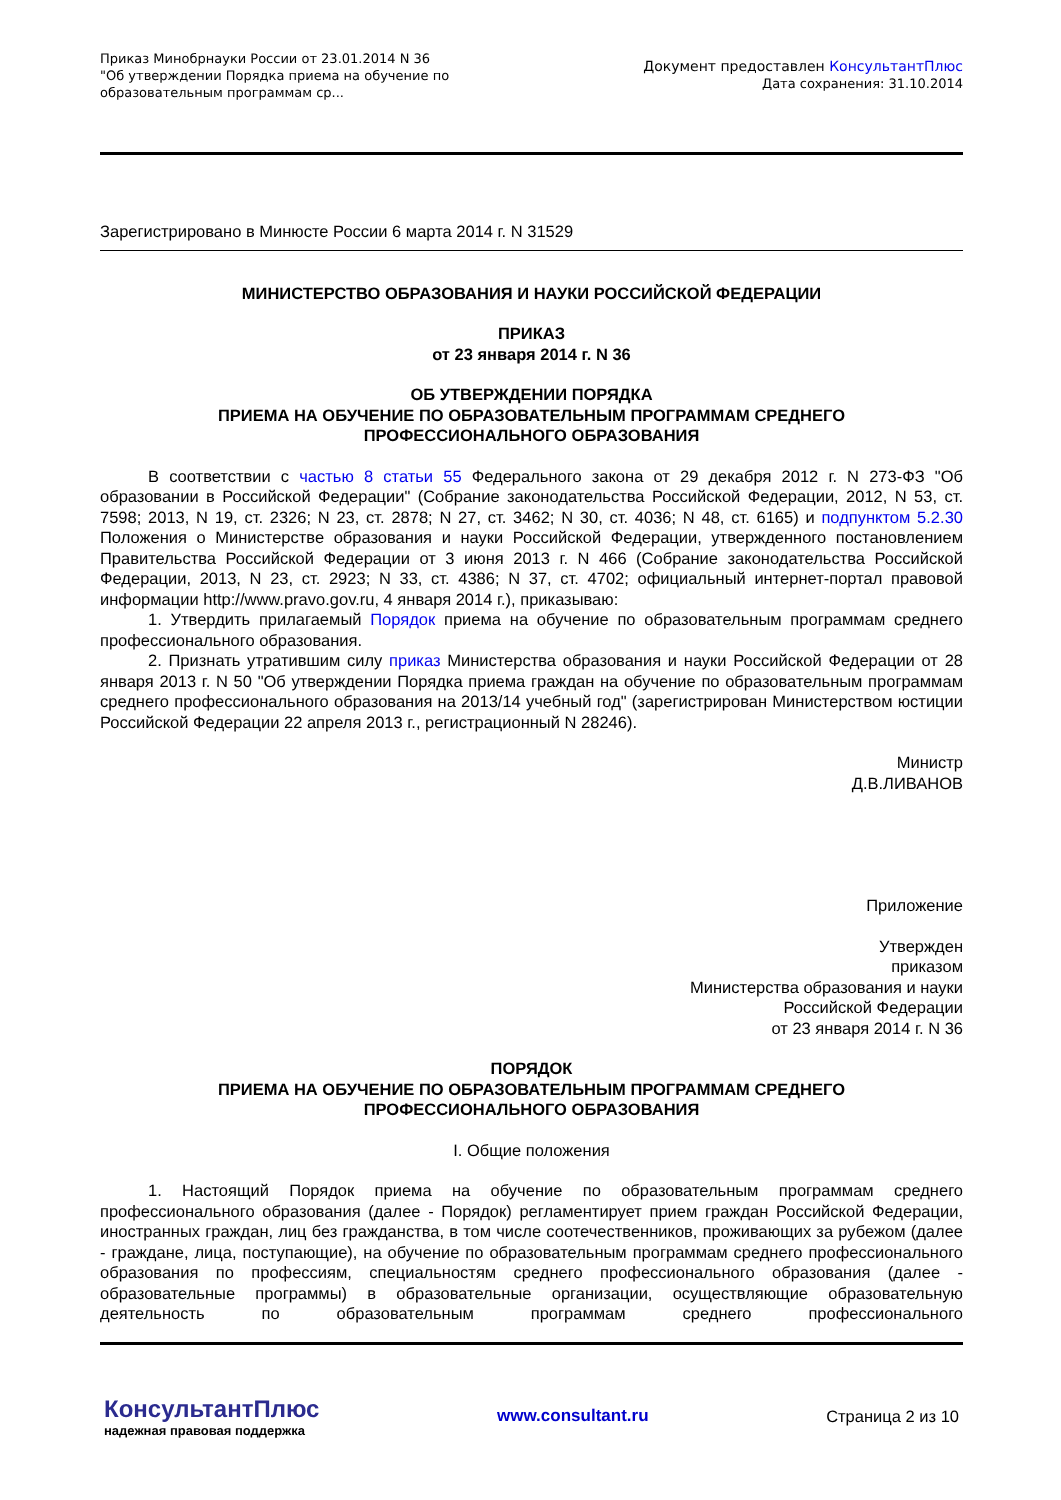Приказ Минобрнауки России от 23.01.2014 N 36
"Об утверждении Порядка приема на обучение по образовательным программам ср...
Документ предоставлен КонсультантПлюс
Дата сохранения: 31.10.2014
Зарегистрировано в Минюсте России 6 марта 2014 г. N 31529
МИНИСТЕРСТВО ОБРАЗОВАНИЯ И НАУКИ РОССИЙСКОЙ ФЕДЕРАЦИИ
ПРИКАЗ
от 23 января 2014 г. N 36
ОБ УТВЕРЖДЕНИИ ПОРЯДКА
ПРИЕМА НА ОБУЧЕНИЕ ПО ОБРАЗОВАТЕЛЬНЫМ ПРОГРАММАМ СРЕДНЕГО
ПРОФЕССИОНАЛЬНОГО ОБРАЗОВАНИЯ
В соответствии с частью 8 статьи 55 Федерального закона от 29 декабря 2012 г. N 273-ФЗ "Об образовании в Российской Федерации" (Собрание законодательства Российской Федерации, 2012, N 53, ст. 7598; 2013, N 19, ст. 2326; N 23, ст. 2878; N 27, ст. 3462; N 30, ст. 4036; N 48, ст. 6165) и подпунктом 5.2.30 Положения о Министерстве образования и науки Российской Федерации, утвержденного постановлением Правительства Российской Федерации от 3 июня 2013 г. N 466 (Собрание законодательства Российской Федерации, 2013, N 23, ст. 2923; N 33, ст. 4386; N 37, ст. 4702; официальный интернет-портал правовой информации http://www.pravo.gov.ru, 4 января 2014 г.), приказываю:
1. Утвердить прилагаемый Порядок приема на обучение по образовательным программам среднего профессионального образования.
2. Признать утратившим силу приказ Министерства образования и науки Российской Федерации от 28 января 2013 г. N 50 "Об утверждении Порядка приема граждан на обучение по образовательным программам среднего профессионального образования на 2013/14 учебный год" (зарегистрирован Министерством юстиции Российской Федерации 22 апреля 2013 г., регистрационный N 28246).
Министр
Д.В.ЛИВАНОВ
Приложение
Утвержден
приказом
Министерства образования и науки
Российской Федерации
от 23 января 2014 г. N 36
ПОРЯДОК
ПРИЕМА НА ОБУЧЕНИЕ ПО ОБРАЗОВАТЕЛЬНЫМ ПРОГРАММАМ СРЕДНЕГО
ПРОФЕССИОНАЛЬНОГО ОБРАЗОВАНИЯ
I. Общие положения
1. Настоящий Порядок приема на обучение по образовательным программам среднего профессионального образования (далее - Порядок) регламентирует прием граждан Российской Федерации, иностранных граждан, лиц без гражданства, в том числе соотечественников, проживающих за рубежом (далее - граждане, лица, поступающие), на обучение по образовательным программам среднего профессионального образования по профессиям, специальностям среднего профессионального образования (далее - образовательные программы) в образовательные организации, осуществляющие образовательную деятельность по образовательным программам среднего профессионального
КонсультантПлюс
надежная правовая поддержка
www.consultant.ru Страница 2 из 10